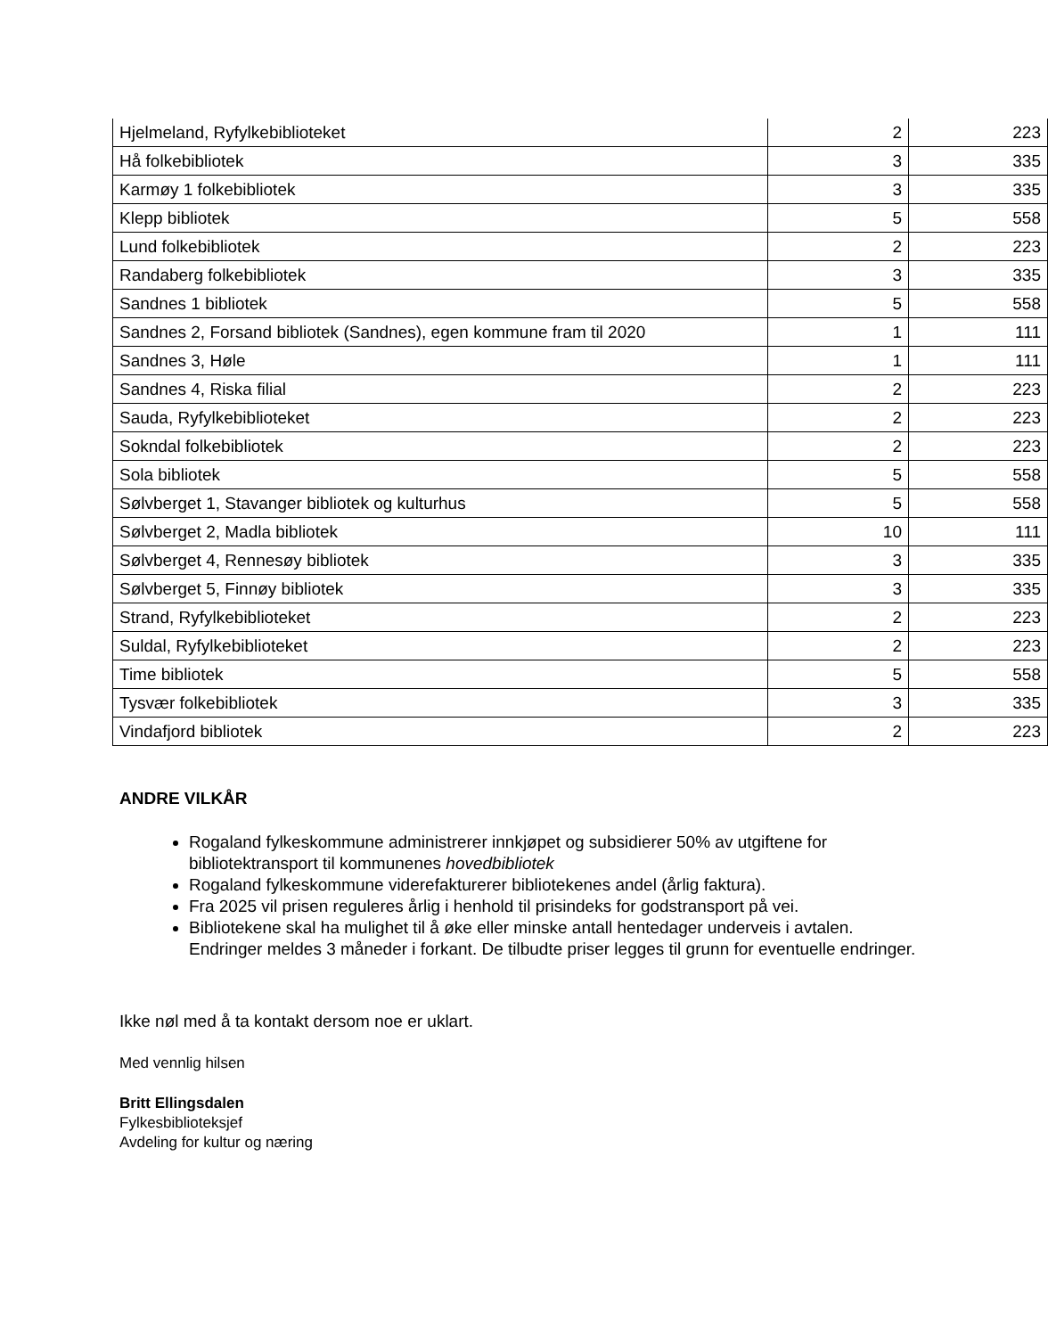| Hjelmeland, Ryfylkebiblioteket | 2 | 223 |
| Hå folkebibliotek | 3 | 335 |
| Karmøy 1 folkebibliotek | 3 | 335 |
| Klepp bibliotek | 5 | 558 |
| Lund folkebibliotek | 2 | 223 |
| Randaberg folkebibliotek | 3 | 335 |
| Sandnes 1 bibliotek | 5 | 558 |
| Sandnes 2, Forsand bibliotek (Sandnes), egen kommune fram til 2020 | 1 | 111 |
| Sandnes 3, Høle | 1 | 111 |
| Sandnes 4, Riska filial | 2 | 223 |
| Sauda, Ryfylkebiblioteket | 2 | 223 |
| Sokndal folkebibliotek | 2 | 223 |
| Sola bibliotek | 5 | 558 |
| Sølvberget 1, Stavanger bibliotek og kulturhus | 5 | 558 |
| Sølvberget 2, Madla bibliotek | 10 | 111 |
| Sølvberget 4, Rennesøy bibliotek | 3 | 335 |
| Sølvberget 5, Finnøy bibliotek | 3 | 335 |
| Strand, Ryfylkebiblioteket | 2 | 223 |
| Suldal, Ryfylkebiblioteket | 2 | 223 |
| Time bibliotek | 5 | 558 |
| Tysvær folkebibliotek | 3 | 335 |
| Vindafjord bibliotek | 2 | 223 |
ANDRE VILKÅR
Rogaland fylkeskommune administrerer innkjøpet og subsidierer 50% av utgiftene for bibliotektransport til kommunenes hovedbibliotek
Rogaland fylkeskommune viderefakturerer bibliotekenes andel (årlig faktura).
Fra 2025 vil prisen reguleres årlig i henhold til prisindeks for godstransport på vei.
Bibliotekene skal ha mulighet til å øke eller minske antall hentedager underveis i avtalen. Endringer meldes 3 måneder i forkant. De tilbudte priser legges til grunn for eventuelle endringer.
Ikke nøl med å ta kontakt dersom noe er uklart.
Med vennlig hilsen
Britt Ellingsdalen
Fylkesbiblioteksjef
Avdeling for kultur og næring